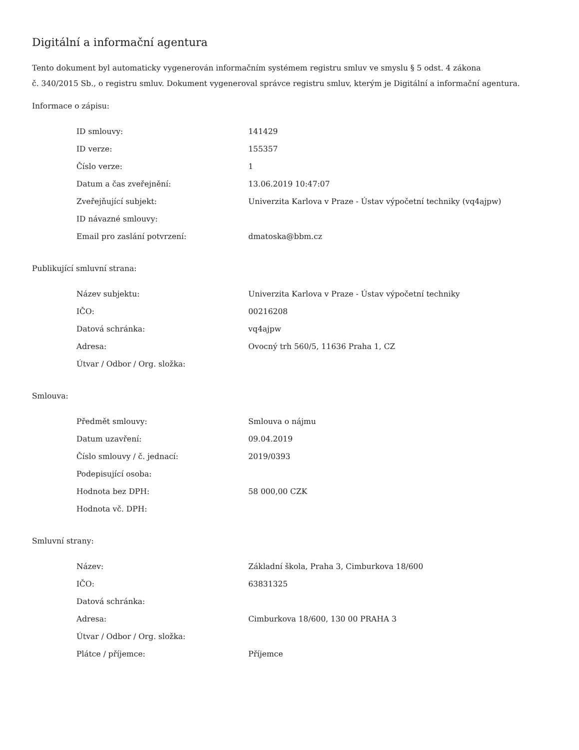Digitální a informační agentura
Tento dokument byl automaticky vygenerován informačním systémem registru smluv ve smyslu § 5 odst. 4 zákona
č. 340/2015 Sb., o registru smluv. Dokument vygeneroval správce registru smluv, kterým je Digitální a informační agentura.
Informace o zápisu:
| ID smlouvy: | 141429 |
| ID verze: | 155357 |
| Číslo verze: | 1 |
| Datum a čas zveřejnění: | 13.06.2019 10:47:07 |
| Zveřejňující subjekt: | Univerzita Karlova v Praze - Ústav výpočetní techniky (vq4ajpw) |
| ID návazné smlouvy: | |
| Email pro zaslání potvrzení: | dmatoska@bbm.cz |
Publikující smluvní strana:
| Název subjektu: | Univerzita Karlova v Praze - Ústav výpočetní techniky |
| IČO: | 00216208 |
| Datová schránka: | vq4ajpw |
| Adresa: | Ovocný trh 560/5, 11636 Praha 1, CZ |
| Útvar / Odbor / Org. složka: | |
Smlouva:
| Předmět smlouvy: | Smlouva o nájmu |
| Datum uzavření: | 09.04.2019 |
| Číslo smlouvy / č. jednací: | 2019/0393 |
| Podepisující osoba: | |
| Hodnota bez DPH: | 58 000,00 CZK |
| Hodnota vč. DPH: | |
Smluvní strany:
| Název: | Základní škola, Praha 3, Cimburkova 18/600 |
| IČO: | 63831325 |
| Datová schránka: | |
| Adresa: | Cimburkova 18/600, 130 00 PRAHA 3 |
| Útvar / Odbor / Org. složka: | |
| Plátce / příjemce: | Příjemce |